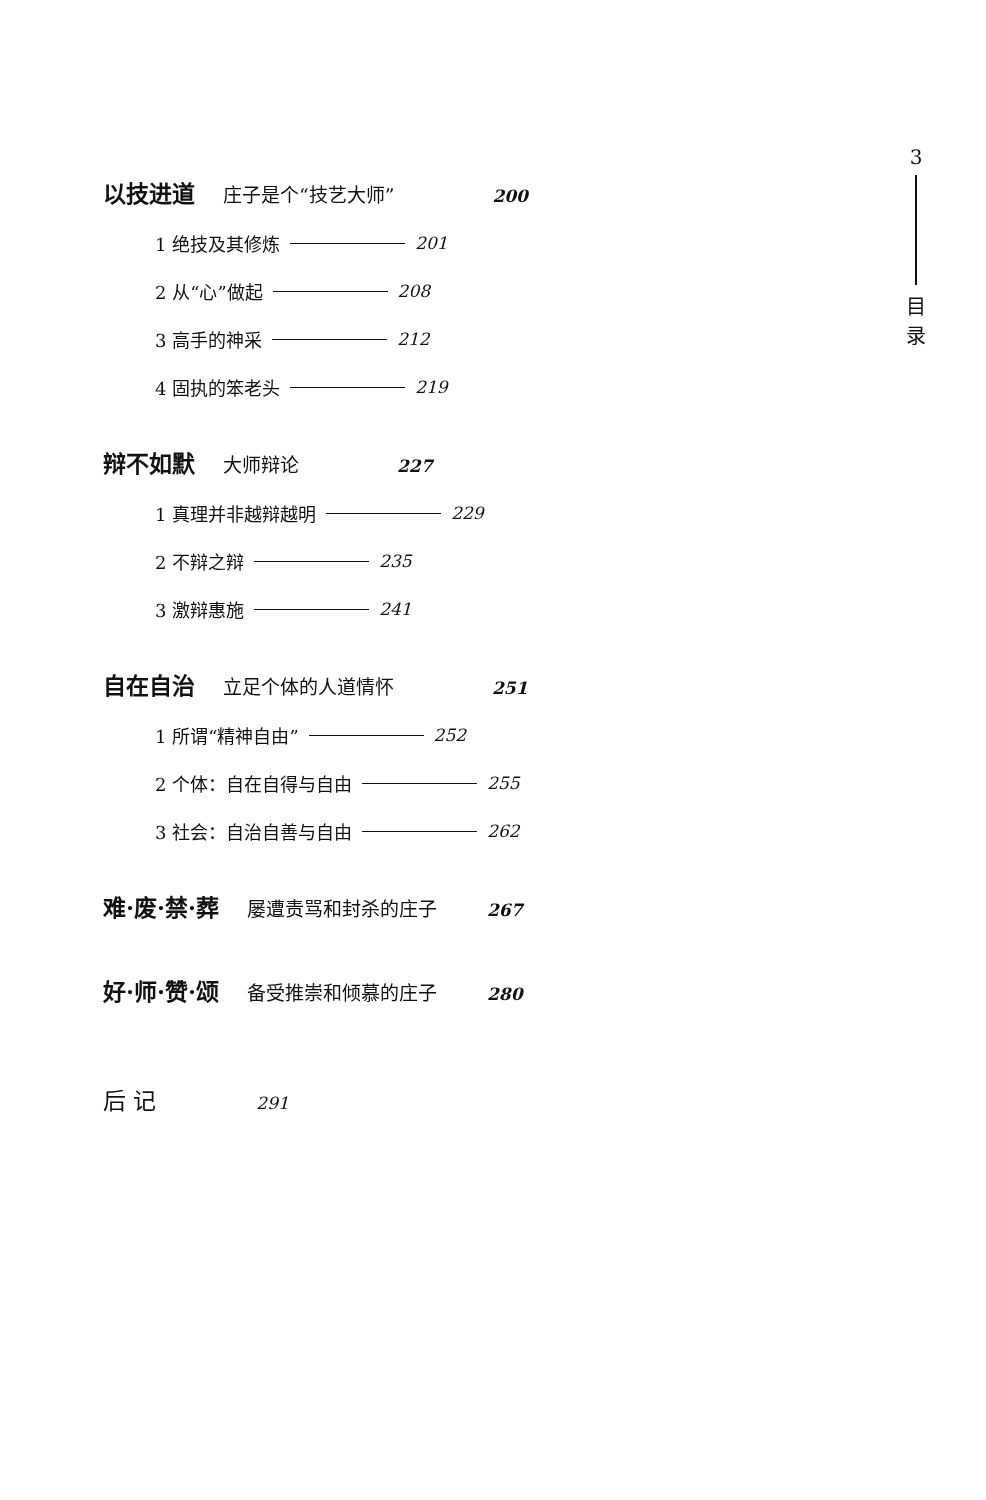3
目
录
以技进道 庄子是个“技艺大师” 200
1 绝技及其修炼 201
2 从“心”做起 208
3 高手的神采 212
4 固执的笨老头 219
辩不如默 大师辩论 227
1 真理并非越辩越明 229
2 不辩之辩 235
3 激辩惠施 241
自在自治 立足个体的人道情怀 251
1 所谓“精神自由” 252
2 个体：自在自得与自由 255
3 社会：自治自善与自由 262
难·废·禁·葬 屡遭责骂和封杀的庄子 267
好·师·赞·颂 备受推崇和倾慕的庄子 280
后 记 291